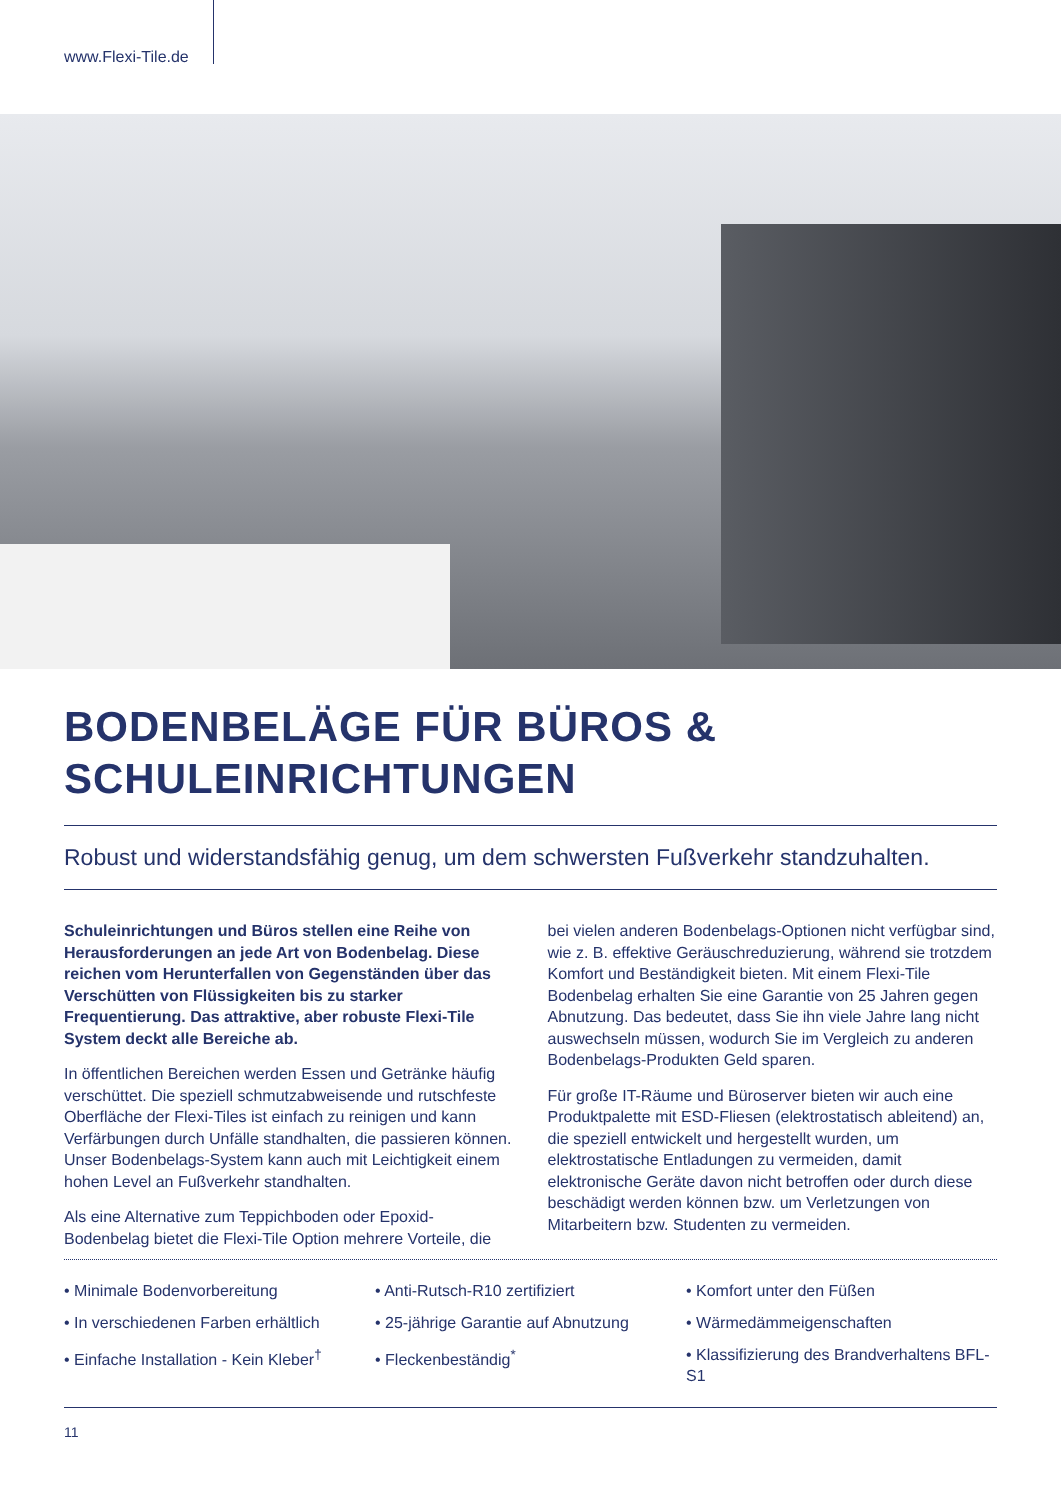www.Flexi-Tile.de
BODENBELÄGE FÜR BÜROS &
SCHULEINRICHTUNGEN
Robust und widerstandsfähig genug, um dem schwersten Fußverkehr standzuhalten.
Schuleinrichtungen und Büros stellen eine Reihe von Herausforderungen an jede Art von Bodenbelag. Diese reichen vom Herunterfallen von Gegenständen über das Verschütten von Flüssigkeiten bis zu starker Frequentierung. Das attraktive, aber robuste Flexi-Tile System deckt alle Bereiche ab.
In öffentlichen Bereichen werden Essen und Getränke häufig verschüttet. Die speziell schmutzabweisende und rutschfeste Oberfläche der Flexi-Tiles ist einfach zu reinigen und kann Verfärbungen durch Unfälle standhalten, die passieren können. Unser Bodenbelags-System kann auch mit Leichtigkeit einem hohen Level an Fußverkehr standhalten.
Als eine Alternative zum Teppichboden oder Epoxid-Bodenbelag bietet die Flexi-Tile Option mehrere Vorteile, die bei vielen anderen Bodenbelags-Optionen nicht verfügbar sind, wie z. B. effektive Geräuschreduzierung, während sie trotzdem Komfort und Beständigkeit bieten. Mit einem Flexi-Tile Bodenbelag erhalten Sie eine Garantie von 25 Jahren gegen Abnutzung. Das bedeutet, dass Sie ihn viele Jahre lang nicht auswechseln müssen, wodurch Sie im Vergleich zu anderen Bodenbelags-Produkten Geld sparen.
Für große IT-Räume und Büroserver bieten wir auch eine Produktpalette mit ESD-Fliesen (elektrostatisch ableitend) an, die speziell entwickelt und hergestellt wurden, um elektrostatische Entladungen zu vermeiden, damit elektronische Geräte davon nicht betroffen oder durch diese beschädigt werden können bzw. um Verletzungen von Mitarbeitern bzw. Studenten zu vermeiden.
• Minimale Bodenvorbereitung
• In verschiedenen Farben erhältlich
• Einfache Installation - Kein Kleber<sup>†</sup>
• Anti-Rutsch-R10 zertifiziert
• 25-jährige Garantie auf Abnutzung
• Fleckenbeständig<sup>*</sup>
• Komfort unter den Füßen
• Wärmedämmeigenschaften
• Klassifizierung des Brandverhaltens BFL-S1
11